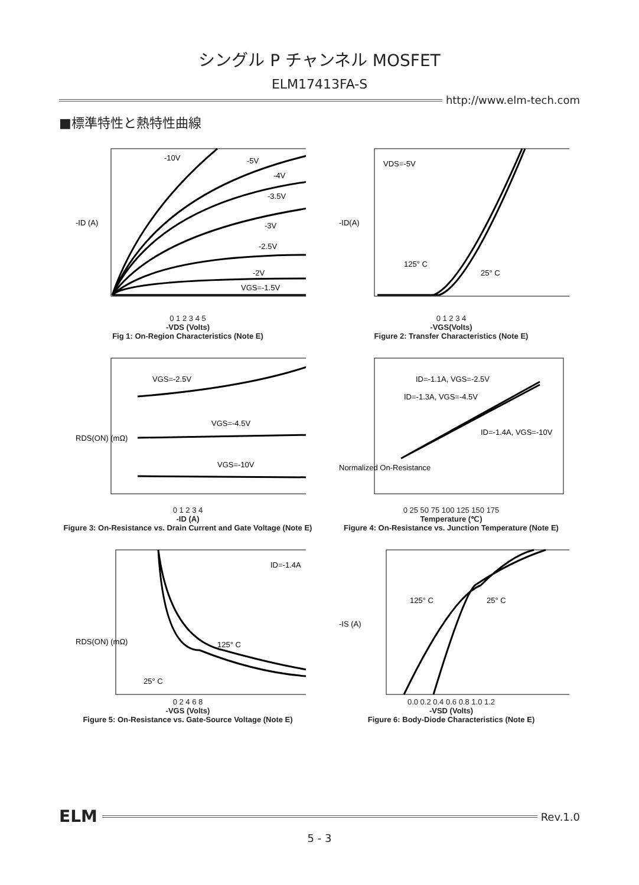シングル P チャンネル MOSFET
ELM17413FA-S
http://www.elm-tech.com
■標準特性と熱特性曲線
-10V
-5V
-4V
-3.5V
-3V
-2.5V
-2V
VGS=-1.5V
-ID (A)
0 1 2 3 4 5
-VDS (Volts)
Fig 1: On-Region Characteristics (Note E)
VDS=-5V
125° C
25° C
-ID(A)
0 1 2 3 4
-VGS(Volts)
Figure 2: Transfer Characteristics (Note E)
VGS=-2.5V
VGS=-4.5V
VGS=-10V
RDS(ON) (mΩ)
0 1 2 3 4
-ID (A)
Figure 3: On-Resistance vs. Drain Current and Gate Voltage (Note E)
ID=-1.1A, VGS=-2.5V
ID=-1.3A, VGS=-4.5V
ID=-1.4A, VGS=-10V
Normalized On-Resistance
0 25 50 75 100 125 150 175
Temperature (℃)
Figure 4: On-Resistance vs. Junction Temperature (Note E)
ID=-1.4A
125° C
25° C
RDS(ON) (mΩ)
0 2 4 6 8
-VGS (Volts)
Figure 5: On-Resistance vs. Gate-Source Voltage (Note E)
125° C
25° C
-IS (A)
0.0 0.2 0.4 0.6 0.8 1.0 1.2
-VSD (Volts)
Figure 6: Body-Diode Characteristics (Note E)
ELM
Rev.1.0
5 - 3